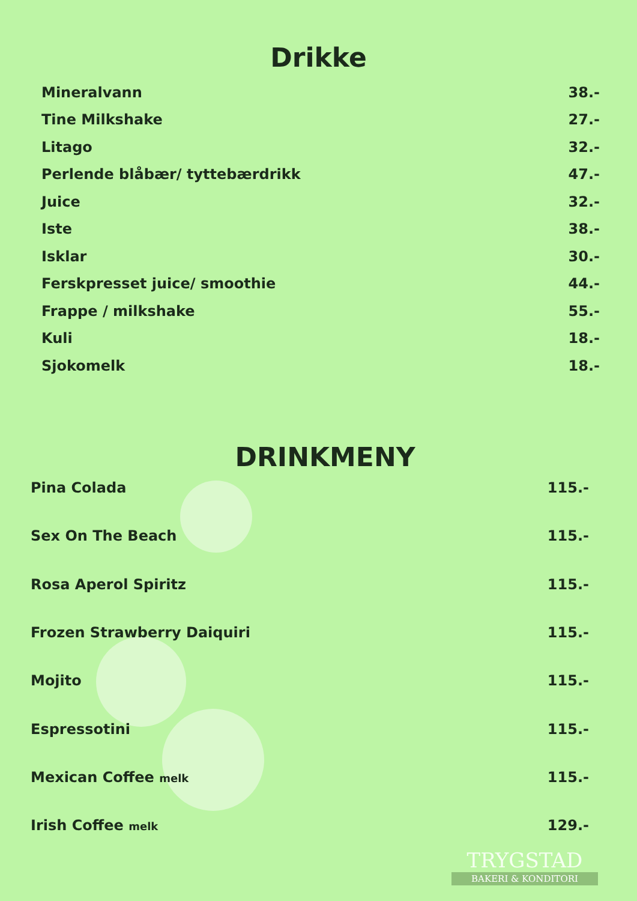Drikke
| Mineralvann | 38.- |
| Tine Milkshake | 27.- |
| Litago | 32.- |
| Perlende blåbær/ tyttebærdrikk | 47.- |
| Juice | 32.- |
| Iste | 38.- |
| Isklar | 30.- |
| Ferskpresset juice/ smoothie | 44.- |
| Frappe / milkshake | 55.- |
| Kuli | 18.- |
| Sjokomelk | 18.- |
DRINKMENY
| Pina Colada | 115.- |
| Sex On The Beach | 115.- |
| Rosa Aperol Spiritz | 115.- |
| Frozen Strawberry Daiquiri | 115.- |
| Mojito | 115.- |
| Espressotini | 115.- |
| Mexican Coffee melk | 115.- |
| Irish Coffee melk | 129.- |
TRYGSTAD
BAKERI & KONDITORI